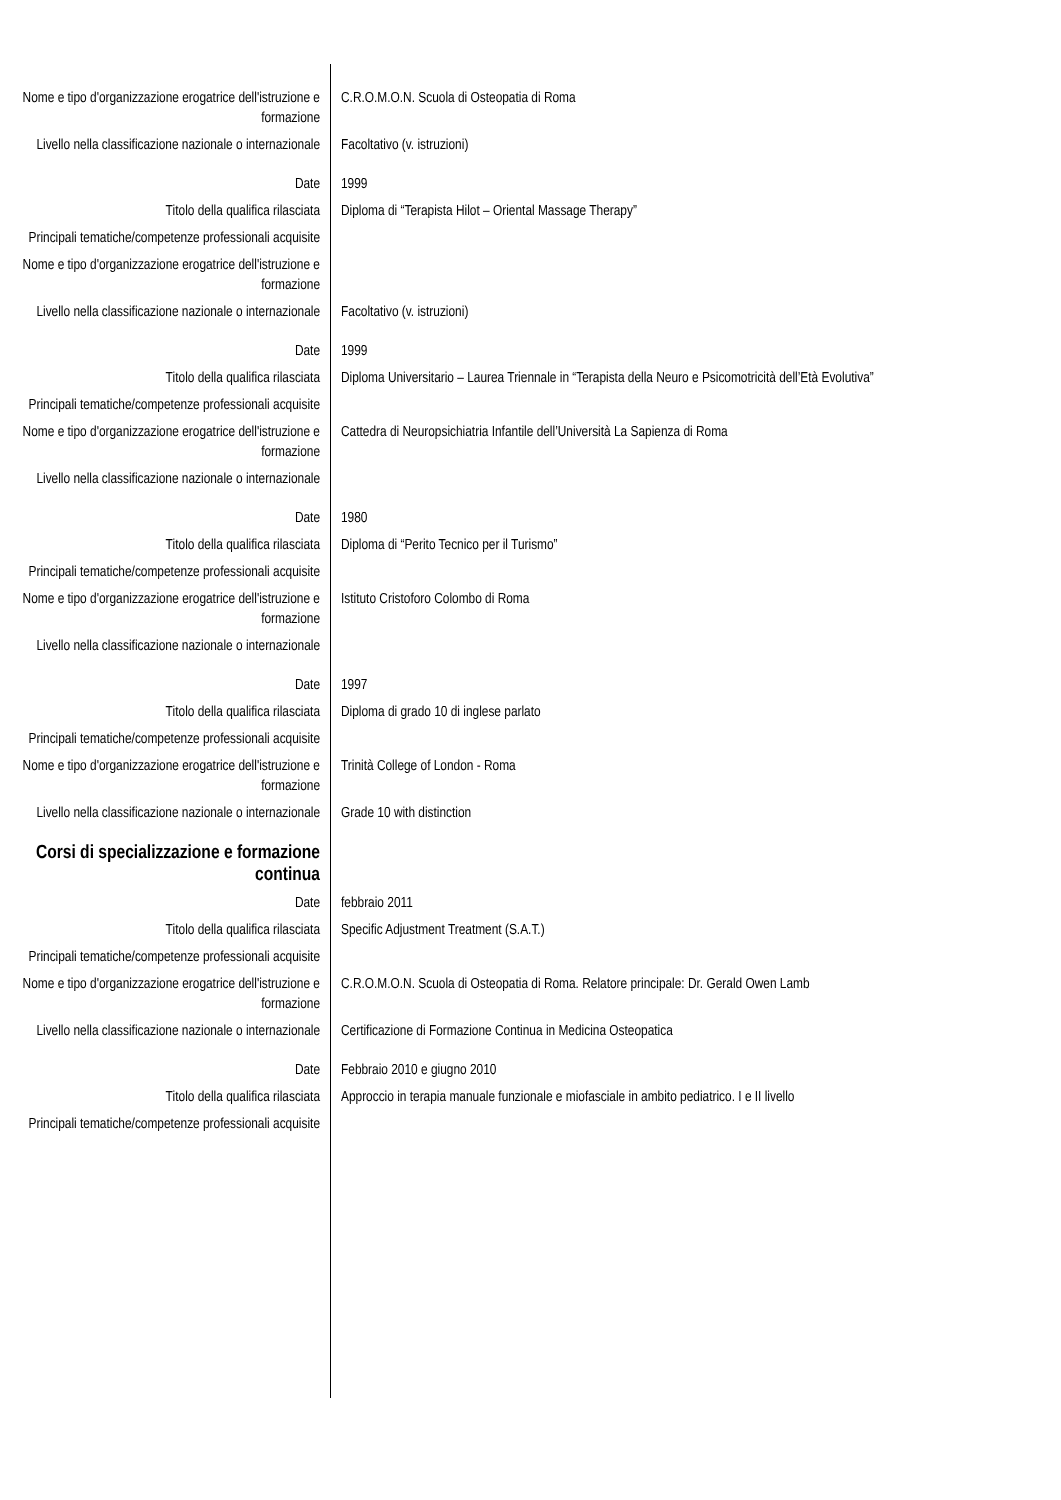Nome e tipo d'organizzazione erogatrice dell'istruzione e formazione
C.R.O.M.O.N. Scuola di Osteopatia di Roma
Livello nella classificazione nazionale o internazionale
Facoltativo (v. istruzioni)
Date 1999
Titolo della qualifica rilasciata Diploma di “Terapista Hilot – Oriental Massage Therapy”
Principali tematiche/competenze professionali acquisite
Nome e tipo d'organizzazione erogatrice dell'istruzione e formazione
Livello nella classificazione nazionale o internazionale
Facoltativo (v. istruzioni)
Date 1999
Titolo della qualifica rilasciata Diploma Universitario – Laurea Triennale in “Terapista della Neuro e Psicomotricità dell’Età Evolutiva”
Principali tematiche/competenze professionali acquisite
Nome e tipo d'organizzazione erogatrice dell'istruzione e formazione
Cattedra di Neuropsichiatria Infantile dell’Università La Sapienza di Roma
Livello nella classificazione nazionale o internazionale
Date 1980
Titolo della qualifica rilasciata Diploma di “Perito Tecnico per il Turismo”
Principali tematiche/competenze professionali acquisite
Nome e tipo d'organizzazione erogatrice dell'istruzione e formazione
Istituto Cristoforo Colombo di Roma
Livello nella classificazione nazionale o internazionale
Date 1997
Titolo della qualifica rilasciata Diploma di grado 10 di inglese parlato
Principali tematiche/competenze professionali acquisite
Nome e tipo d'organizzazione erogatrice dell'istruzione e formazione
Trinità College of London - Roma
Livello nella classificazione nazionale o internazionale
Grade 10 with distinction
Corsi di specializzazione e formazione continua
Date febbraio 2011
Titolo della qualifica rilasciata Specific Adjustment Treatment (S.A.T.)
Principali tematiche/competenze professionali acquisite
Nome e tipo d'organizzazione erogatrice dell'istruzione e formazione
C.R.O.M.O.N. Scuola di Osteopatia di Roma. Relatore principale: Dr. Gerald Owen Lamb
Livello nella classificazione nazionale o internazionale
Certificazione di Formazione Continua in Medicina Osteopatica
Date Febbraio 2010 e giugno 2010
Titolo della qualifica rilasciata Approccio in terapia manuale funzionale e miofasciale in ambito pediatrico. I e II livello
Principali tematiche/competenze professionali acquisite